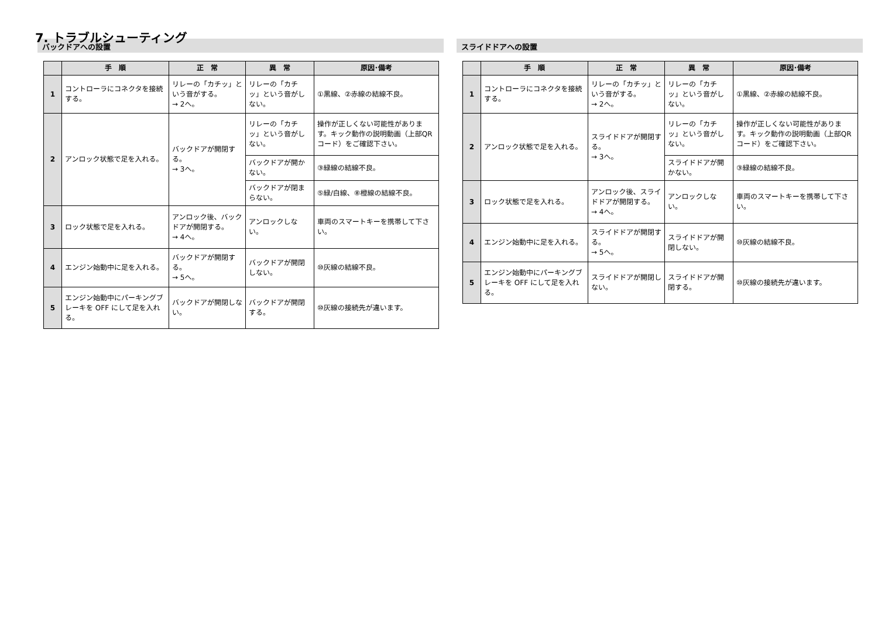7. トラブルシューティング
バックドアへの設置
| | 手 順 | 正 常 | 異 常 | 原因･備考 |
| --- | --- | --- | --- | --- |
| 1 | コントローラにコネクタを接続する。 | リレーの「カチッ」という音がする。 → 2へ。 | リレーの「カチッ」という音がしない。 | ①黒線、②赤線の結線不良。 |
| 2 | アンロック状態で足を入れる。 | バックドアが開閉する。 → 3へ。 | リレーの「カチッ」という音がしない。 | 操作が正しくない可能性があります。キック動作の説明動画（上部QRコード）をご確認下さい。 |
| | | | バックドアが開かない。 | ③緑線の結線不良。 |
| | | | バックドアが閉まらない。 | ⑤緑/白線、⑧橙線の結線不良。 |
| 3 | ロック状態で足を入れる。 | アンロック後、バックドアが開閉する。 → 4へ。 | アンロックしない。 | 車両のスマートキーを携帯して下さい。 |
| 4 | エンジン始動中に足を入れる。 | バックドアが開閉する。 → 5へ。 | バックドアが開閉しない。 | ⑩灰線の結線不良。 |
| 5 | エンジン始動中にパーキングブレーキを OFF にして足を入れる。 | バックドアが開閉しない。 | バックドアが開閉する。 | ⑩灰線の接続先が違います。 |
スライドドアへの設置
| | 手 順 | 正 常 | 異 常 | 原因･備考 |
| --- | --- | --- | --- | --- |
| 1 | コントローラにコネクタを接続する。 | リレーの「カチッ」という音がする。 → 2へ。 | リレーの「カチッ」という音がしない。 | ①黒線、②赤線の結線不良。 |
| 2 | アンロック状態で足を入れる。 | スライドドアが開閉する。 → 3へ。 | リレーの「カチッ」という音がしない。 | 操作が正しくない可能性があります。キック動作の説明動画（上部QRコード）をご確認下さい。 |
| | | | スライドドアが開かない。 | ③緑線の結線不良。 |
| 3 | ロック状態で足を入れる。 | アンロック後、スライドドアが開閉する。 → 4へ。 | アンロックしない。 | 車両のスマートキーを携帯して下さい。 |
| 4 | エンジン始動中に足を入れる。 | スライドドアが開閉する。 → 5へ。 | スライドドアが開閉しない。 | ⑩灰線の結線不良。 |
| 5 | エンジン始動中にパーキングブレーキを OFF にして足を入れる。 | スライドドアが開閉しない。 | スライドドアが開閉する。 | ⑩灰線の接続先が違います。 |